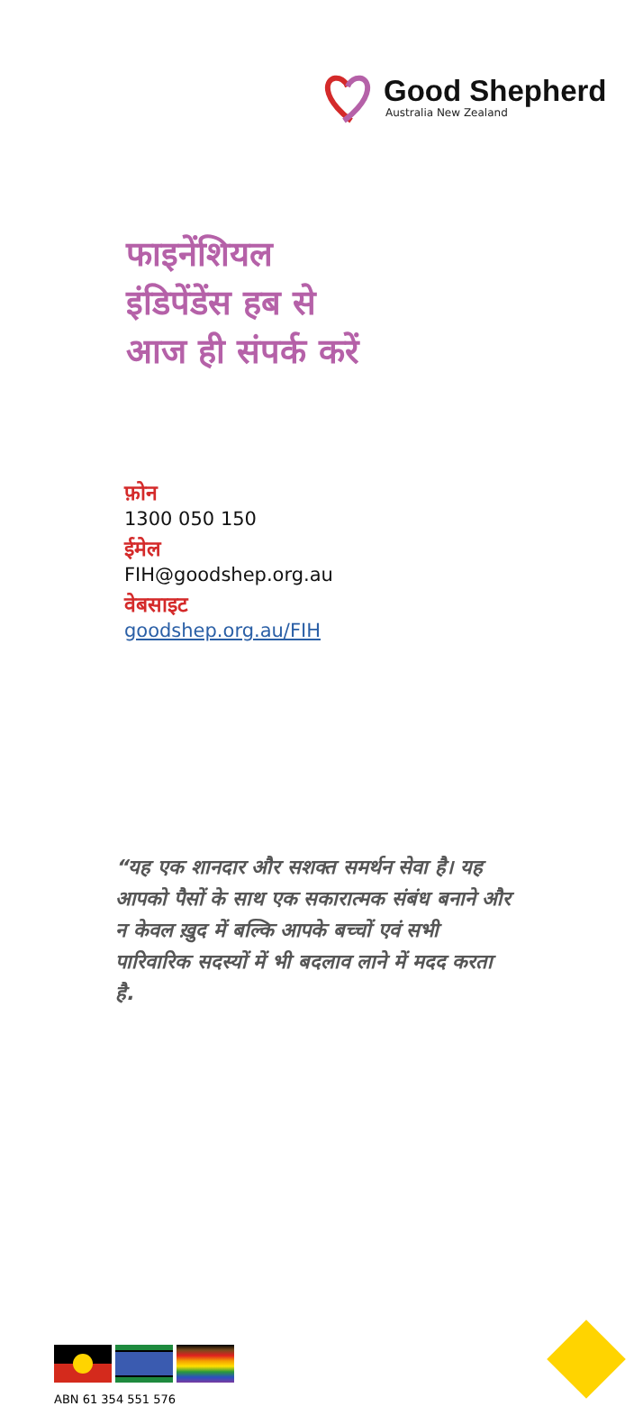Good Shepherd
Australia New Zealand
फाइनेंशियल
इंडिपेंडेंस हब से
आज ही संपर्क करें
फ़ोन
1300 050 150
ईमेल
FIH@goodshep.org.au
वेबसाइट
goodshep.org.au/FIH
“यह एक शानदार और सशक्त समर्थन सेवा है। यह आपको पैसों के साथ एक सकारात्मक संबंध बनाने और न केवल ख़ुद में बल्कि आपके बच्चों एवं सभी पारिवारिक सदस्यों में भी बदलाव लाने में मदद करता है.
ABN 61 354 551 576